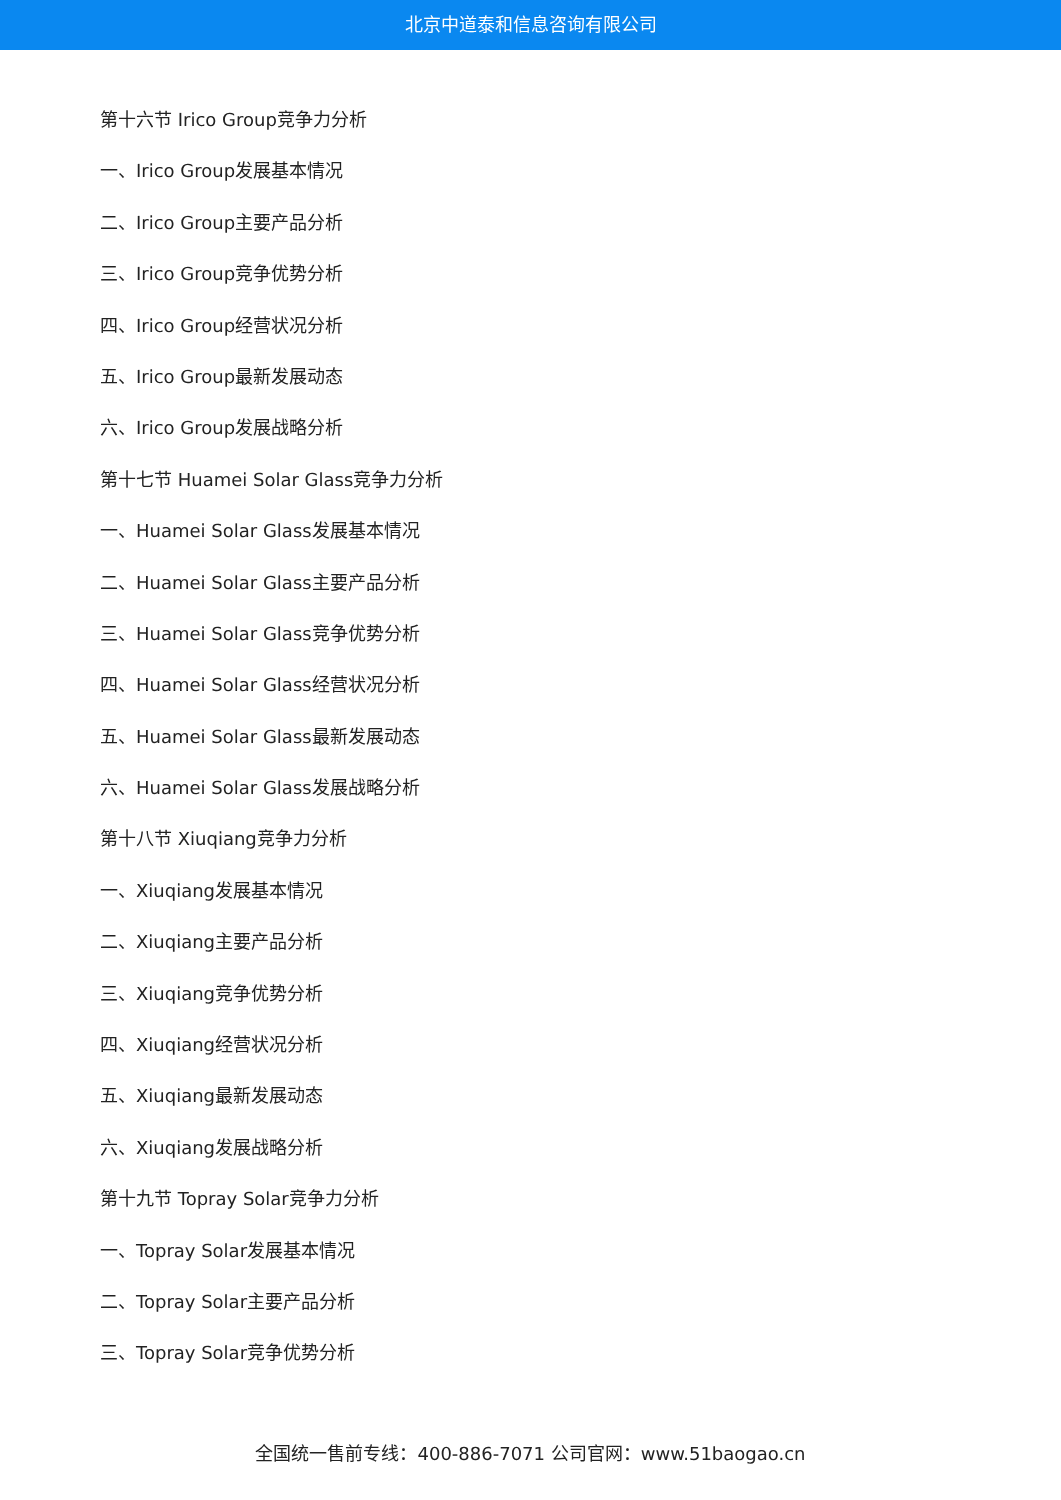北京中道泰和信息咨询有限公司
第十六节 Irico Group竞争力分析
一、Irico Group发展基本情况
二、Irico Group主要产品分析
三、Irico Group竞争优势分析
四、Irico Group经营状况分析
五、Irico Group最新发展动态
六、Irico Group发展战略分析
第十七节 Huamei Solar Glass竞争力分析
一、Huamei Solar Glass发展基本情况
二、Huamei Solar Glass主要产品分析
三、Huamei Solar Glass竞争优势分析
四、Huamei Solar Glass经营状况分析
五、Huamei Solar Glass最新发展动态
六、Huamei Solar Glass发展战略分析
第十八节 Xiuqiang竞争力分析
一、Xiuqiang发展基本情况
二、Xiuqiang主要产品分析
三、Xiuqiang竞争优势分析
四、Xiuqiang经营状况分析
五、Xiuqiang最新发展动态
六、Xiuqiang发展战略分析
第十九节 Topray Solar竞争力分析
一、Topray Solar发展基本情况
二、Topray Solar主要产品分析
三、Topray Solar竞争优势分析
全国统一售前专线：400-886-7071 公司官网：www.51baogao.cn